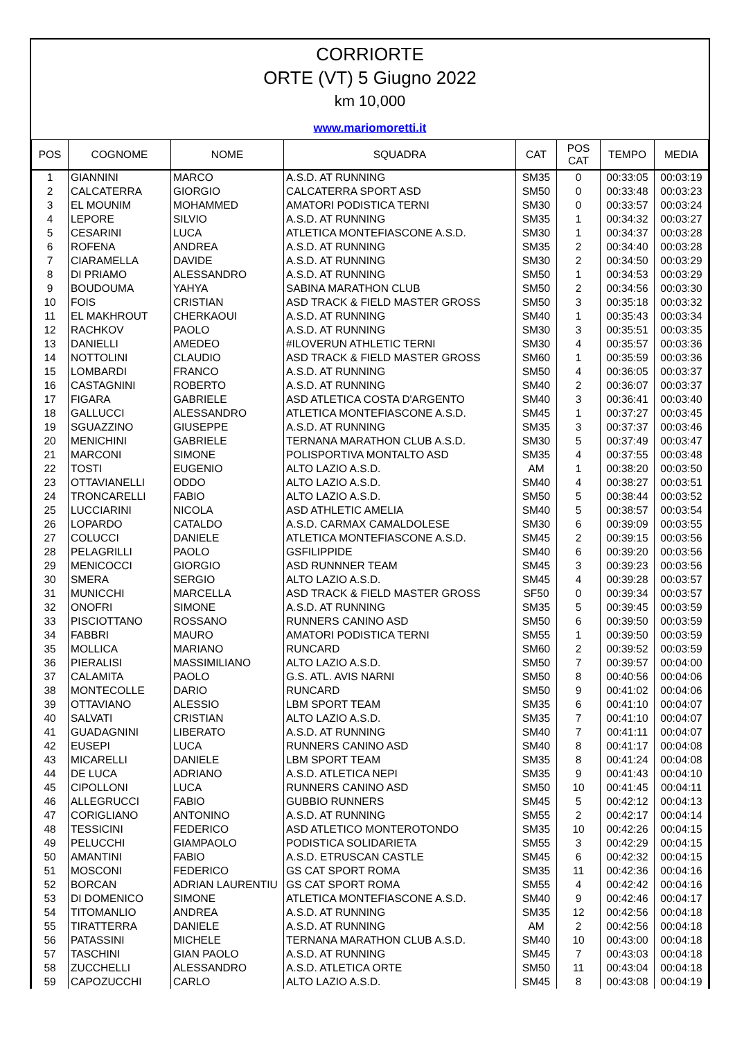CORRIORTE
ORTE (VT) 5 Giugno 2022
km 10,000
www.mariomoretti.it
| POS | COGNOME | NOME | SQUADRA | CAT | POS CAT | TEMPO | MEDIA |
| --- | --- | --- | --- | --- | --- | --- | --- |
| 1 | GIANNINI | MARCO | A.S.D. AT RUNNING | SM35 | 0 | 00:33:05 | 00:03:19 |
| 2 | CALCATERRA | GIORGIO | CALCATERRA SPORT ASD | SM50 | 0 | 00:33:48 | 00:03:23 |
| 3 | EL MOUNIM | MOHAMMED | AMATORI PODISTICA TERNI | SM30 | 0 | 00:33:57 | 00:03:24 |
| 4 | LEPORE | SILVIO | A.S.D. AT RUNNING | SM35 | 1 | 00:34:32 | 00:03:27 |
| 5 | CESARINI | LUCA | ATLETICA MONTEFIASCONE A.S.D. | SM30 | 1 | 00:34:37 | 00:03:28 |
| 6 | ROFENA | ANDREA | A.S.D. AT RUNNING | SM35 | 2 | 00:34:40 | 00:03:28 |
| 7 | CIARAMELLA | DAVIDE | A.S.D. AT RUNNING | SM30 | 2 | 00:34:50 | 00:03:29 |
| 8 | DI PRIAMO | ALESSANDRO | A.S.D. AT RUNNING | SM50 | 1 | 00:34:53 | 00:03:29 |
| 9 | BOUDOUMA | YAHYA | SABINA MARATHON CLUB | SM50 | 2 | 00:34:56 | 00:03:30 |
| 10 | FOIS | CRISTIAN | ASD TRACK & FIELD MASTER GROSS | SM50 | 3 | 00:35:18 | 00:03:32 |
| 11 | EL MAKHROUT | CHERKAOUI | A.S.D. AT RUNNING | SM40 | 1 | 00:35:43 | 00:03:34 |
| 12 | RACHKOV | PAOLO | A.S.D. AT RUNNING | SM30 | 3 | 00:35:51 | 00:03:35 |
| 13 | DANIELLI | AMEDEO | #ILOVERUN ATHLETIC TERNI | SM30 | 4 | 00:35:57 | 00:03:36 |
| 14 | NOTTOLINI | CLAUDIO | ASD TRACK & FIELD MASTER GROSS | SM60 | 1 | 00:35:59 | 00:03:36 |
| 15 | LOMBARDI | FRANCO | A.S.D. AT RUNNING | SM50 | 4 | 00:36:05 | 00:03:37 |
| 16 | CASTAGNINI | ROBERTO | A.S.D. AT RUNNING | SM40 | 2 | 00:36:07 | 00:03:37 |
| 17 | FIGARA | GABRIELE | ASD ATLETICA COSTA D'ARGENTO | SM40 | 3 | 00:36:41 | 00:03:40 |
| 18 | GALLUCCI | ALESSANDRO | ATLETICA MONTEFIASCONE A.S.D. | SM45 | 1 | 00:37:27 | 00:03:45 |
| 19 | SGUAZZINO | GIUSEPPE | A.S.D. AT RUNNING | SM35 | 3 | 00:37:37 | 00:03:46 |
| 20 | MENICHINI | GABRIELE | TERNANA MARATHON CLUB A.S.D. | SM30 | 5 | 00:37:49 | 00:03:47 |
| 21 | MARCONI | SIMONE | POLISPORTIVA MONTALTO ASD | SM35 | 4 | 00:37:55 | 00:03:48 |
| 22 | TOSTI | EUGENIO | ALTO LAZIO A.S.D. | AM | 1 | 00:38:20 | 00:03:50 |
| 23 | OTTAVIANELLI | ODDO | ALTO LAZIO A.S.D. | SM40 | 4 | 00:38:27 | 00:03:51 |
| 24 | TRONCARELLI | FABIO | ALTO LAZIO A.S.D. | SM50 | 5 | 00:38:44 | 00:03:52 |
| 25 | LUCCIARINI | NICOLA | ASD ATHLETIC AMELIA | SM40 | 5 | 00:38:57 | 00:03:54 |
| 26 | LOPARDO | CATALDO | A.S.D. CARMAX CAMALDOLESE | SM30 | 6 | 00:39:09 | 00:03:55 |
| 27 | COLUCCI | DANIELE | ATLETICA MONTEFIASCONE A.S.D. | SM45 | 2 | 00:39:15 | 00:03:56 |
| 28 | PELAGRILLI | PAOLO | GSFILIPPIDE | SM40 | 6 | 00:39:20 | 00:03:56 |
| 29 | MENICOCCI | GIORGIO | ASD RUNNNER TEAM | SM45 | 3 | 00:39:23 | 00:03:56 |
| 30 | SMERA | SERGIO | ALTO LAZIO A.S.D. | SM45 | 4 | 00:39:28 | 00:03:57 |
| 31 | MUNICCHI | MARCELLA | ASD TRACK & FIELD MASTER GROSS | SF50 | 0 | 00:39:34 | 00:03:57 |
| 32 | ONOFRI | SIMONE | A.S.D. AT RUNNING | SM35 | 5 | 00:39:45 | 00:03:59 |
| 33 | PISCIOTTANO | ROSSANO | RUNNERS CANINO ASD | SM50 | 6 | 00:39:50 | 00:03:59 |
| 34 | FABBRI | MAURO | AMATORI PODISTICA TERNI | SM55 | 1 | 00:39:50 | 00:03:59 |
| 35 | MOLLICA | MARIANO | RUNCARD | SM60 | 2 | 00:39:52 | 00:03:59 |
| 36 | PIERALISI | MASSIMILIANO | ALTO LAZIO A.S.D. | SM50 | 7 | 00:39:57 | 00:04:00 |
| 37 | CALAMITA | PAOLO | G.S. ATL. AVIS NARNI | SM50 | 8 | 00:40:56 | 00:04:06 |
| 38 | MONTECOLLE | DARIO | RUNCARD | SM50 | 9 | 00:41:02 | 00:04:06 |
| 39 | OTTAVIANO | ALESSIO | LBM SPORT TEAM | SM35 | 6 | 00:41:10 | 00:04:07 |
| 40 | SALVATI | CRISTIAN | ALTO LAZIO A.S.D. | SM35 | 7 | 00:41:10 | 00:04:07 |
| 41 | GUADAGNINI | LIBERATO | A.S.D. AT RUNNING | SM40 | 7 | 00:41:11 | 00:04:07 |
| 42 | EUSEPI | LUCA | RUNNERS CANINO ASD | SM40 | 8 | 00:41:17 | 00:04:08 |
| 43 | MICARELLI | DANIELE | LBM SPORT TEAM | SM35 | 8 | 00:41:24 | 00:04:08 |
| 44 | DE LUCA | ADRIANO | A.S.D. ATLETICA NEPI | SM35 | 9 | 00:41:43 | 00:04:10 |
| 45 | CIPOLLONI | LUCA | RUNNERS CANINO ASD | SM50 | 10 | 00:41:45 | 00:04:11 |
| 46 | ALLEGRUCCI | FABIO | GUBBIO RUNNERS | SM45 | 5 | 00:42:12 | 00:04:13 |
| 47 | CORIGLIANO | ANTONINO | A.S.D. AT RUNNING | SM55 | 2 | 00:42:17 | 00:04:14 |
| 48 | TESSICINI | FEDERICO | ASD ATLETICO MONTEROTONDO | SM35 | 10 | 00:42:26 | 00:04:15 |
| 49 | PELUCCHI | GIAMPAOLO | PODISTICA SOLIDARIETA | SM55 | 3 | 00:42:29 | 00:04:15 |
| 50 | AMANTINI | FABIO | A.S.D. ETRUSCAN CASTLE | SM45 | 6 | 00:42:32 | 00:04:15 |
| 51 | MOSCONI | FEDERICO | GS CAT SPORT ROMA | SM35 | 11 | 00:42:36 | 00:04:16 |
| 52 | BORCAN | ADRIAN LAURENTIU | GS CAT SPORT ROMA | SM55 | 4 | 00:42:42 | 00:04:16 |
| 53 | DI DOMENICO | SIMONE | ATLETICA MONTEFIASCONE A.S.D. | SM40 | 9 | 00:42:46 | 00:04:17 |
| 54 | TITOMANLIO | ANDREA | A.S.D. AT RUNNING | SM35 | 12 | 00:42:56 | 00:04:18 |
| 55 | TIRATTERRA | DANIELE | A.S.D. AT RUNNING | AM | 2 | 00:42:56 | 00:04:18 |
| 56 | PATASSINI | MICHELE | TERNANA MARATHON CLUB A.S.D. | SM40 | 10 | 00:43:00 | 00:04:18 |
| 57 | TASCHINI | GIAN PAOLO | A.S.D. AT RUNNING | SM45 | 7 | 00:43:03 | 00:04:18 |
| 58 | ZUCCHELLI | ALESSANDRO | A.S.D. ATLETICA ORTE | SM50 | 11 | 00:43:04 | 00:04:18 |
| 59 | CAPOZUCCHI | CARLO | ALTO LAZIO A.S.D. | SM45 | 8 | 00:43:08 | 00:04:19 |